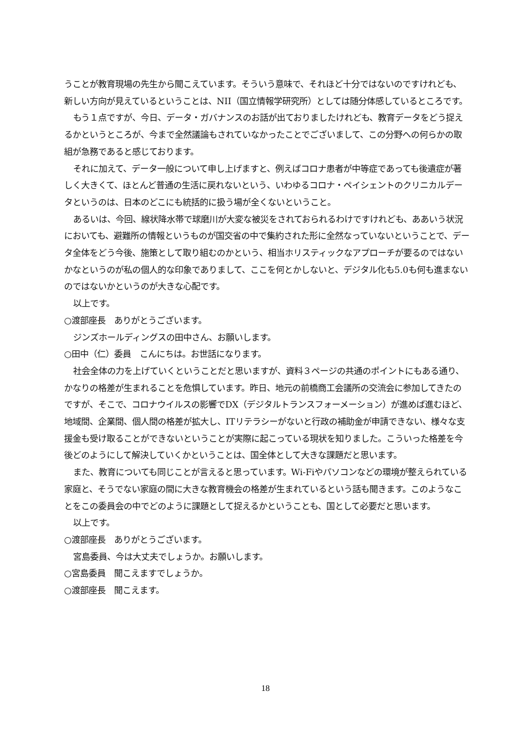うことが教育現場の先生から聞こえています。そういう意味で、それほど十分ではないのですけれども、新しい方向が見えているということは、NII（国立情報学研究所）としては随分体感しているところです。
もう１点ですが、今日、データ・ガバナンスのお話が出ておりましたけれども、教育データをどう捉えるかというところが、今まで全然議論もされていなかったことでございまして、この分野への何らかの取組が急務であると感じております。
それに加えて、データ一般について申し上げますと、例えばコロナ患者が中等症であっても後遺症が著しく大きくて、ほとんど普通の生活に戻れないという、いわゆるコロナ・ペイシェントのクリニカルデータというのは、日本のどこにも統括的に扱う場が全くないということ。
あるいは、今回、線状降水帯で球磨川が大変な被災をされておられるわけですけれども、ああいう状況においても、避難所の情報というものが国交省の中で集約された形に全然なっていないということで、データ全体をどう今後、施策として取り組むのかという、相当ホリスティックなアプローチが要るのではないかなというのが私の個人的な印象でありまして、ここを何とかしないと、デジタル化も5.0も何も進まないのではないかというのが大きな心配です。
以上です。
○渡部座長　ありがとうございます。
ジンズホールディングスの田中さん、お願いします。
○田中（仁）委員　こんにちは。お世話になります。
社会全体の力を上げていくということだと思いますが、資料３ページの共通のポイントにもある通り、かなりの格差が生まれることを危惧しています。昨日、地元の前橋商工会議所の交流会に参加してきたのですが、そこで、コロナウイルスの影響でDX（デジタルトランスフォーメーション）が進めば進むほど、地域間、企業間、個人間の格差が拡大し、ITリテラシーがないと行政の補助金が申請できない、様々な支援金も受け取ることができないということが実際に起こっている現状を知りました。こういった格差を今後どのようにして解決していくかということは、国全体として大きな課題だと思います。
また、教育についても同じことが言えると思っています。Wi-Fiやパソコンなどの環境が整えられている家庭と、そうでない家庭の間に大きな教育機会の格差が生まれているという話も聞きます。このようなことをこの委員会の中でどのように課題として捉えるかということも、国として必要だと思います。
以上です。
○渡部座長　ありがとうございます。
宮島委員、今は大丈夫でしょうか。お願いします。
○宮島委員　聞こえますでしょうか。
○渡部座長　聞こえます。
18